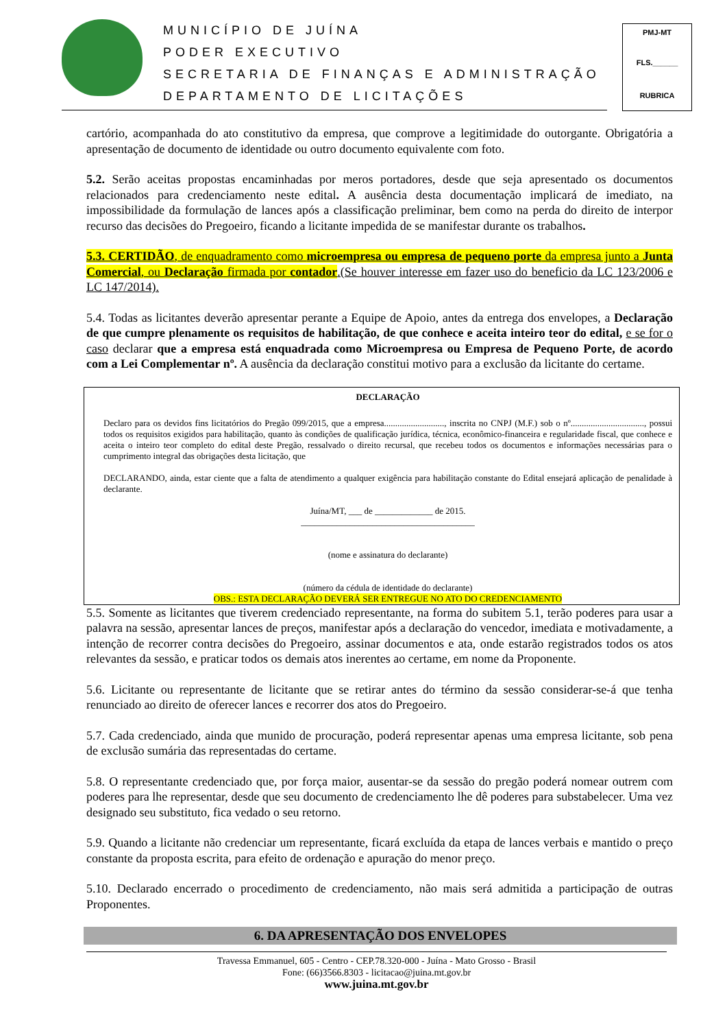MUNICÍPIO DE JUÍNA
PODER EXECUTIVO
SECRETARIA DE FINANÇAS E ADMINISTRAÇÃO
DEPARTAMENTO DE LICITAÇÕES
PMJ-MT
FLS.______
RUBRICA
cartório, acompanhada do ato constitutivo da empresa, que comprove a legitimidade do outorgante. Obrigatória a apresentação de documento de identidade ou outro documento equivalente com foto.
5.2. Serão aceitas propostas encaminhadas por meros portadores, desde que seja apresentado os documentos relacionados para credenciamento neste edital. A ausência desta documentação implicará de imediato, na impossibilidade da formulação de lances após a classificação preliminar, bem como na perda do direito de interpor recurso das decisões do Pregoeiro, ficando a licitante impedida de se manifestar durante os trabalhos.
5.3. CERTIDÃO, de enquadramento como microempresa ou empresa de pequeno porte da empresa junto a Junta Comercial, ou Declaração firmada por contador.(Se houver interesse em fazer uso do beneficio da LC 123/2006 e LC 147/2014).
5.4. Todas as licitantes deverão apresentar perante a Equipe de Apoio, antes da entrega dos envelopes, a Declaração de que cumpre plenamente os requisitos de habilitação, de que conhece e aceita inteiro teor do edital, e se for o caso declarar que a empresa está enquadrada como Microempresa ou Empresa de Pequeno Porte, de acordo com a Lei Complementar nº. A ausência da declaração constitui motivo para a exclusão da licitante do certame.
DECLARAÇÃO
Declaro para os devidos fins licitatórios do Pregão 099/2015, que a empresa..........................., inscrita no CNPJ (M.F.) sob o nº................................., possui todos os requisitos exigidos para habilitação, quanto às condições de qualificação jurídica, técnica, econômico-financeira e regularidade fiscal, que conhece e aceita o inteiro teor completo do edital deste Pregão, ressalvado o direito recursal, que recebeu todos os documentos e informações necessárias para o cumprimento integral das obrigações desta licitação, que
DECLARANDO, ainda, estar ciente que a falta de atendimento a qualquer exigência para habilitação constante do Edital ensejará aplicação de penalidade à declarante.
Juína/MT, ___ de _____________ de 2015.
_______________________________________
(nome e assinatura do declarante)
(número da cédula de identidade do declarante)
OBS.: ESTA DECLARAÇÃO DEVERÁ SER ENTREGUE NO ATO DO CREDENCIAMENTO
5.5. Somente as licitantes que tiverem credenciado representante, na forma do subitem 5.1, terão poderes para usar a palavra na sessão, apresentar lances de preços, manifestar após a declaração do vencedor, imediata e motivadamente, a intenção de recorrer contra decisões do Pregoeiro, assinar documentos e ata, onde estarão registrados todos os atos relevantes da sessão, e praticar todos os demais atos inerentes ao certame, em nome da Proponente.
5.6. Licitante ou representante de licitante que se retirar antes do término da sessão considerar-se-á que tenha renunciado ao direito de oferecer lances e recorrer dos atos do Pregoeiro.
5.7. Cada credenciado, ainda que munido de procuração, poderá representar apenas uma empresa licitante, sob pena de exclusão sumária das representadas do certame.
5.8. O representante credenciado que, por força maior, ausentar-se da sessão do pregão poderá nomear outrem com poderes para lhe representar, desde que seu documento de credenciamento lhe dê poderes para substabelecer. Uma vez designado seu substituto, fica vedado o seu retorno.
5.9. Quando a licitante não credenciar um representante, ficará excluída da etapa de lances verbais e mantido o preço constante da proposta escrita, para efeito de ordenação e apuração do menor preço.
5.10. Declarado encerrado o procedimento de credenciamento, não mais será admitida a participação de outras Proponentes.
6. DA APRESENTAÇÃO DOS ENVELOPES
Travessa Emmanuel, 605 - Centro - CEP.78.320-000 - Juína - Mato Grosso - Brasil
Fone: (66)3566.8303 - licitacao@juina.mt.gov.br
www.juina.mt.gov.br